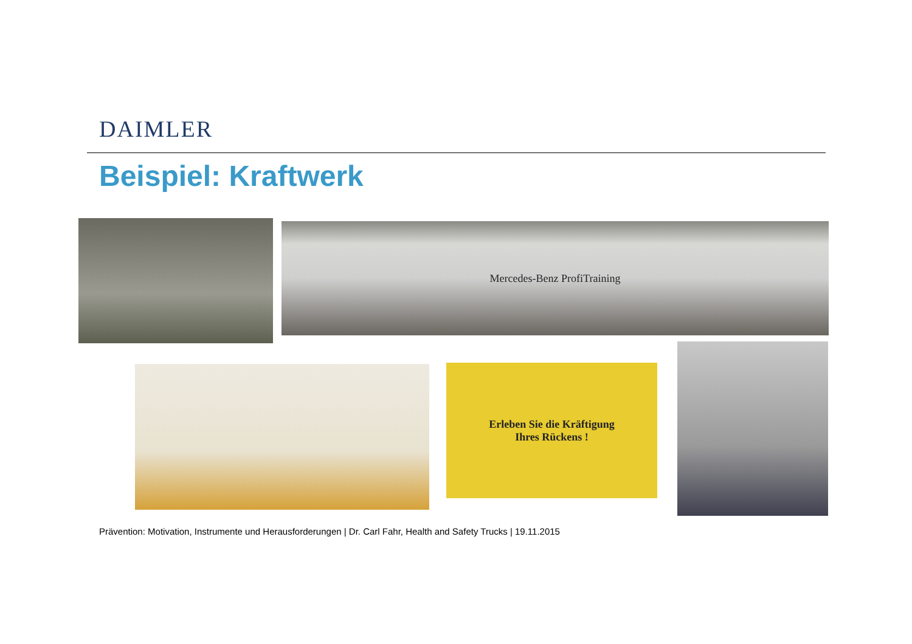DAIMLER
Beispiel: Kraftwerk
Mercedes-Benz ProfiTraining
Erleben Sie die Kräftigung
Ihres Rückens !
Prävention: Motivation, Instrumente und Herausforderungen | Dr. Carl Fahr, Health and Safety Trucks | 19.11.2015